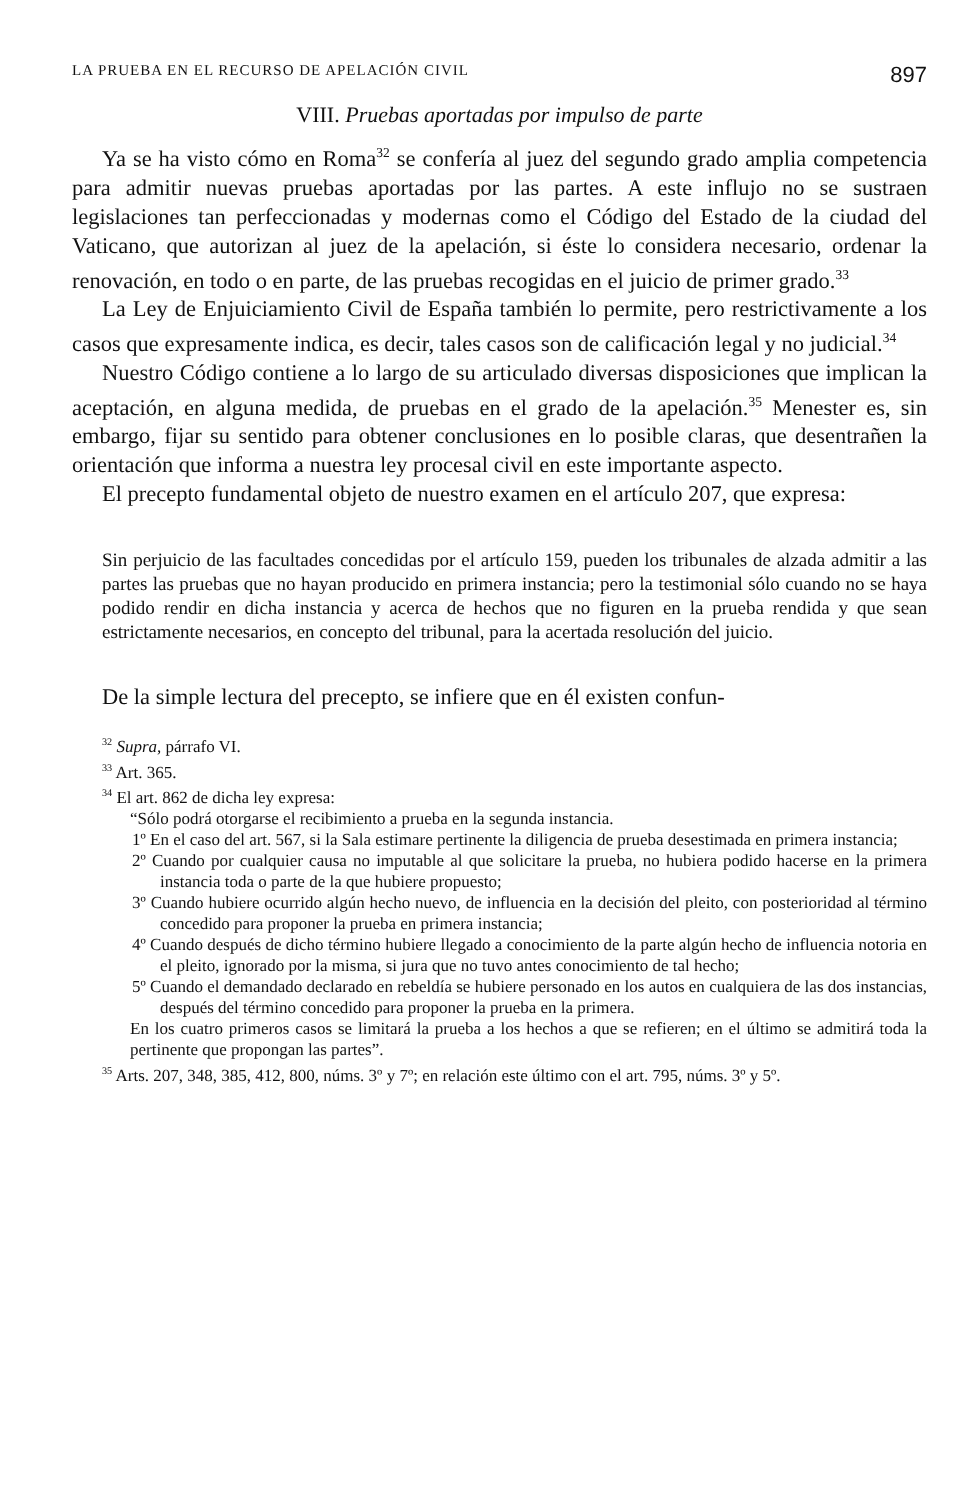LA PRUEBA EN EL RECURSO DE APELACIÓN CIVIL 897
VIII. Pruebas aportadas por impulso de parte
Ya se ha visto cómo en Roma<sup>32</sup> se confería al juez del segundo grado amplia competencia para admitir nuevas pruebas aportadas por las partes. A este influjo no se sustraen legislaciones tan perfeccionadas y modernas como el Código del Estado de la ciudad del Vaticano, que autorizan al juez de la apelación, si éste lo considera necesario, ordenar la renovación, en todo o en parte, de las pruebas recogidas en el juicio de primer grado.<sup>33</sup>
La Ley de Enjuiciamiento Civil de España también lo permite, pero restrictivamente a los casos que expresamente indica, es decir, tales casos son de calificación legal y no judicial.<sup>34</sup>
Nuestro Código contiene a lo largo de su articulado diversas disposiciones que implican la aceptación, en alguna medida, de pruebas en el grado de la apelación.<sup>35</sup> Menester es, sin embargo, fijar su sentido para obtener conclusiones en lo posible claras, que desentrañen la orientación que informa a nuestra ley procesal civil en este importante aspecto.
El precepto fundamental objeto de nuestro examen en el artículo 207, que expresa:
Sin perjuicio de las facultades concedidas por el artículo 159, pueden los tribunales de alzada admitir a las partes las pruebas que no hayan producido en primera instancia; pero la testimonial sólo cuando no se haya podido rendir en dicha instancia y acerca de hechos que no figuren en la prueba rendida y que sean estrictamente necesarios, en concepto del tribunal, para la acertada resolución del juicio.
De la simple lectura del precepto, se infiere que en él existen confun-
<sup>32</sup> Supra, párrafo VI.
<sup>33</sup> Art. 365.
<sup>34</sup> El art. 862 de dicha ley expresa:
“Sólo podrá otorgarse el recibimiento a prueba en la segunda instancia.
1º En el caso del art. 567, si la Sala estimare pertinente la diligencia de prueba desestimada en primera instancia;
2º Cuando por cualquier causa no imputable al que solicitare la prueba, no hubiera podido hacerse en la primera instancia toda o parte de la que hubiere propuesto;
3º Cuando hubiere ocurrido algún hecho nuevo, de influencia en la decisión del pleito, con posterioridad al término concedido para proponer la prueba en primera instancia;
4º Cuando después de dicho término hubiere llegado a conocimiento de la parte algún hecho de influencia notoria en el pleito, ignorado por la misma, si jura que no tuvo antes conocimiento de tal hecho;
5º Cuando el demandado declarado en rebeldía se hubiere personado en los autos en cualquiera de las dos instancias, después del término concedido para proponer la prueba en la primera.
En los cuatro primeros casos se limitará la prueba a los hechos a que se refieren; en el último se admitirá toda la pertinente que propongan las partes”.
<sup>35</sup> Arts. 207, 348, 385, 412, 800, núms. 3º y 7º; en relación este último con el art. 795, núms. 3º y 5º.